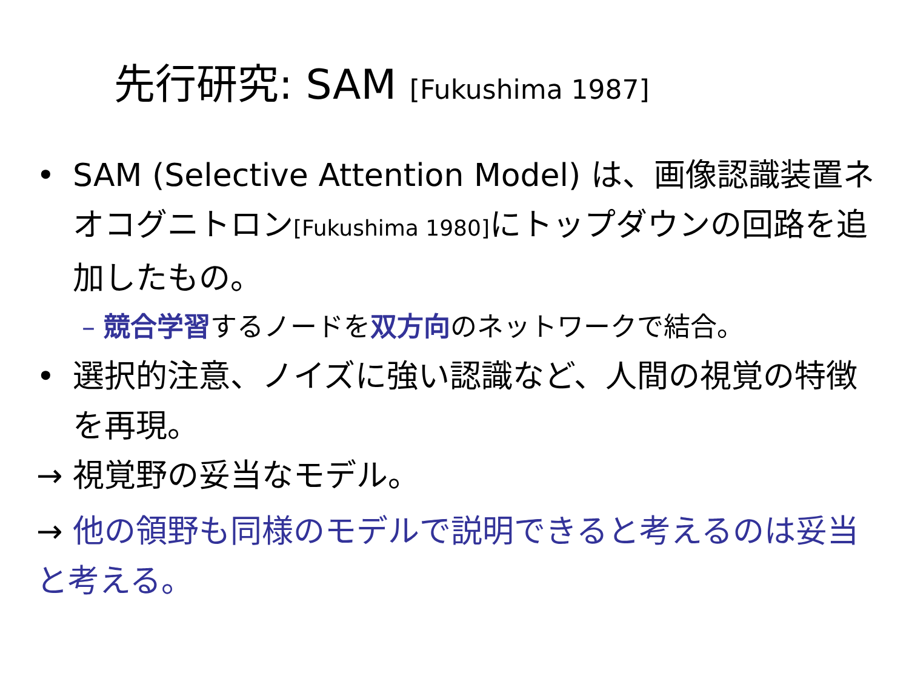先行研究: SAM [Fukushima 1987]
• SAM (Selective Attention Model) は、画像認識装置ネオコグニトロン[Fukushima 1980] にトップダウンの回路を追加したもの。
– 競合学習するノードを双方向のネットワークで結合。
• 選択的注意、ノイズに強い認識など、人間の視覚の特徴を再現。
→ 視覚野の妥当なモデル。
→ 他の領野も同様のモデルで説明できると考えるのは妥当と考える。